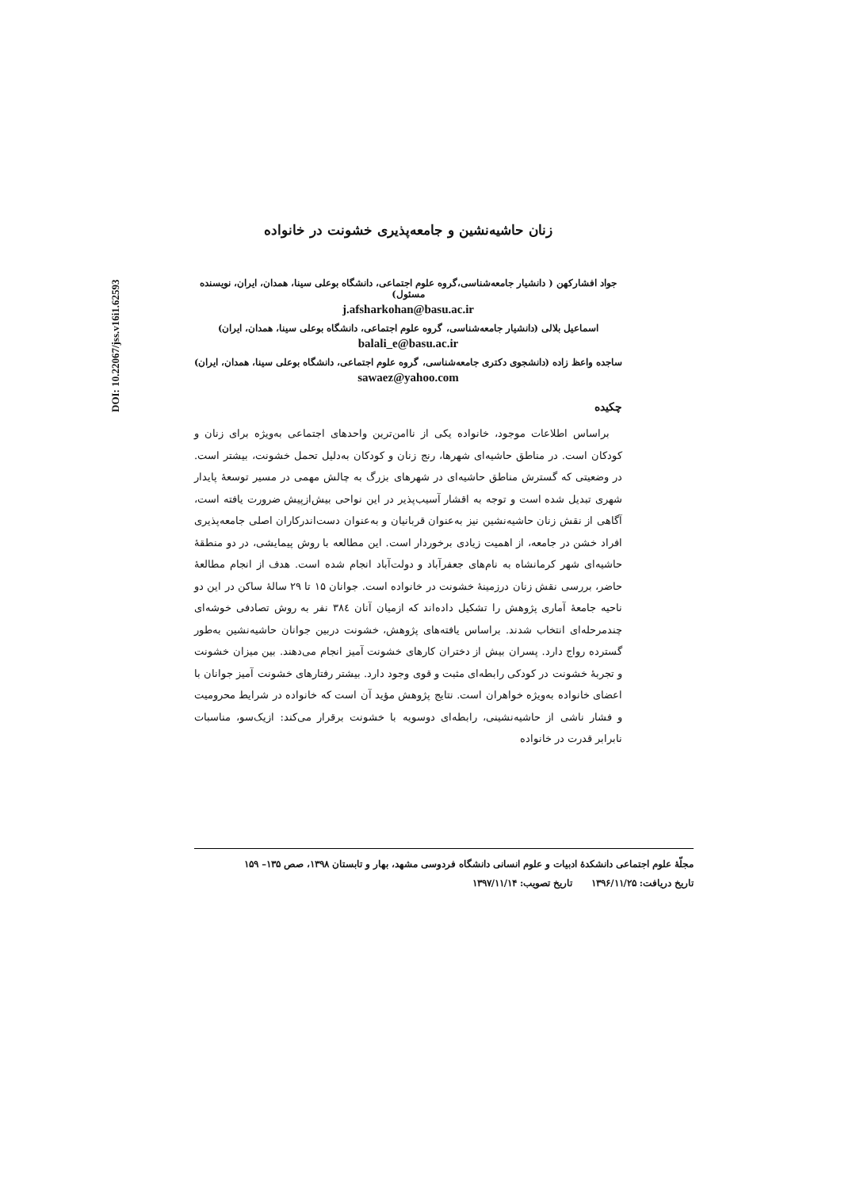DOI: 10.22067/jss.v16i1.62593
زنان حاشیه‌نشین و جامعه‌پذیری خشونت در خانواده
جواد افشارکهن ( دانشیار جامعه‌شناسی،گروه علوم اجتماعی، دانشگاه بوعلی سینا، همدان، ایران، نویسنده مسئول)
j.afsharkohan@basu.ac.ir
اسماعیل بلالی (دانشیار جامعه‌شناسی، گروه علوم اجتماعی، دانشگاه بوعلی سینا، همدان، ایران)
balali_e@basu.ac.ir
ساجده واعظ زاده (دانشجوی دکتری جامعه‌شناسی، گروه علوم اجتماعی، دانشگاه بوعلی سینا، همدان، ایران)
sawaez@yahoo.com
چکیده
براساس اطلاعات موجود، خانواده یکی از ناامن‌ترین واحدهای اجتماعی به‌ویژه برای زنان و کودکان است. در مناطق حاشیه‌ای شهرها، رنج زنان و کودکان به‌دلیل تحمل خشونت، بیشتر است. در وضعیتی که گسترش مناطق حاشیه‌ای در شهرهای بزرگ به چالش مهمی در مسیر توسعهٔ پایدار شهری تبدیل شده است و توجه به اقشار آسیب‌پذیر در این نواحی بیش‌ازپیش ضرورت یافته است، آگاهی از نقش زنان حاشیه‌نشین نیز به‌عنوان قربانیان و به‌عنوان دست‌اندرکاران اصلی جامعه‌پذیری افراد خشن در جامعه، از اهمیت زیادی برخوردار است. این مطالعه با روش پیمایشی، در دو منطقهٔ حاشیه‌ای شهر کرمانشاه به نام‌های جعفرآباد و دولت‌آباد انجام شده است. هدف از انجام مطالعهٔ حاضر، بررسی نقش زنان درزمینهٔ خشونت در خانواده است. جوانان ۱۵ تا ۲۹ سالهٔ ساکن در این دو ناحیه جامعهٔ آماری پژوهش را تشکیل داده‌اند که ازمیان آنان ۳۸٤ نفر به روش تصادفی خوشه‌ای چندمرحله‌ای انتخاب شدند. براساس یافته‌های پژوهش، خشونت دربین جوانان حاشیه‌نشین به‌طور گسترده رواج دارد. پسران بیش از دختران کارهای خشونت آمیز انجام می‌دهند. بین میزان خشونت و تجربهٔ خشونت در کودکی رابطه‌ای مثبت و قوی وجود دارد. بیشتر رفتارهای خشونت آمیز جوانان با اعضای خانواده به‌ویژه خواهران است. نتایج پژوهش مؤید آن است که خانواده در شرایط محرومیت و فشار ناشی از حاشیه‌نشینی، رابطه‌ای دوسویه با خشونت برقرار می‌کند: ازیک‌سو، مناسبات نابرابر قدرت در خانواده
مجلّهٔ علوم اجتماعی دانشکدهٔ ادبیات و علوم انسانی دانشگاه فردوسی مشهد، بهار و تابستان ۱۳۹۸، صص ۱۳۵– ۱۵۹
تاریخ دریافت: ۱۳۹۶/۱۱/۲۵ تاریخ تصویب: ۱۳۹۷/۱۱/۱۴